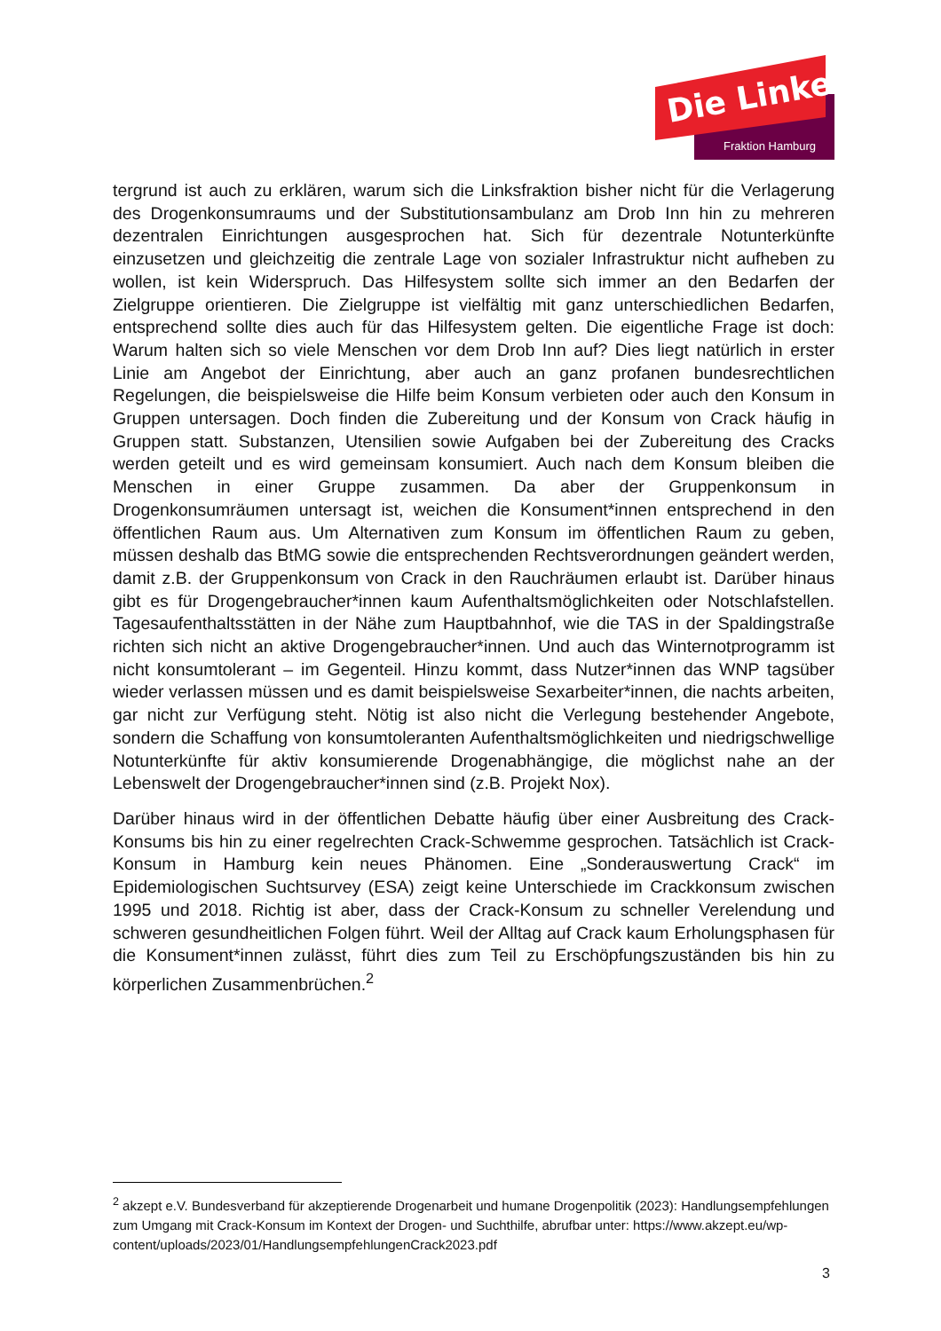Die Linke
Fraktion Hamburg
tergrund ist auch zu erklären, warum sich die Linksfraktion bisher nicht für die Verlagerung des Drogenkonsumraums und der Substitutionsambulanz am Drob Inn hin zu mehreren dezentralen Einrichtungen ausgesprochen hat. Sich für dezentrale Notunterkünfte einzusetzen und gleichzeitig die zentrale Lage von sozialer Infrastruktur nicht aufheben zu wollen, ist kein Widerspruch. Das Hilfesystem sollte sich immer an den Bedarfen der Zielgruppe orientieren. Die Zielgruppe ist vielfältig mit ganz unterschiedlichen Bedarfen, entsprechend sollte dies auch für das Hilfesystem gelten. Die eigentliche Frage ist doch: Warum halten sich so viele Menschen vor dem Drob Inn auf? Dies liegt natürlich in erster Linie am Angebot der Einrichtung, aber auch an ganz profanen bundesrechtlichen Regelungen, die beispielsweise die Hilfe beim Konsum verbieten oder auch den Konsum in Gruppen untersagen. Doch finden die Zubereitung und der Konsum von Crack häufig in Gruppen statt. Substanzen, Utensilien sowie Aufgaben bei der Zubereitung des Cracks werden geteilt und es wird gemeinsam konsumiert. Auch nach dem Konsum bleiben die Menschen in einer Gruppe zusammen. Da aber der Gruppenkonsum in Drogenkonsumräumen untersagt ist, weichen die Konsument*innen entsprechend in den öffentlichen Raum aus. Um Alternativen zum Konsum im öffentlichen Raum zu geben, müssen deshalb das BtMG sowie die entsprechenden Rechtsverordnungen geändert werden, damit z.B. der Gruppenkonsum von Crack in den Rauchräumen erlaubt ist. Darüber hinaus gibt es für Drogengebraucher*innen kaum Aufenthaltsmöglichkeiten oder Notschlafstellen. Tagesaufenthaltsstätten in der Nähe zum Hauptbahnhof, wie die TAS in der Spaldingstraße richten sich nicht an aktive Drogengebraucher*innen. Und auch das Winternotprogramm ist nicht konsumtolerant – im Gegenteil. Hinzu kommt, dass Nutzer*innen das WNP tagsüber wieder verlassen müssen und es damit beispielsweise Sexarbeiter*innen, die nachts arbeiten, gar nicht zur Verfügung steht. Nötig ist also nicht die Verlegung bestehender Angebote, sondern die Schaffung von konsumtoleranten Aufenthaltsmöglichkeiten und niedrigschwellige Notunterkünfte für aktiv konsumierende Drogenabhängige, die möglichst nahe an der Lebenswelt der Drogengebraucher*innen sind (z.B. Projekt Nox).
Darüber hinaus wird in der öffentlichen Debatte häufig über einer Ausbreitung des Crack-Konsums bis hin zu einer regelrechten Crack-Schwemme gesprochen. Tatsächlich ist Crack-Konsum in Hamburg kein neues Phänomen. Eine „Sonderauswertung Crack“ im Epidemiologischen Suchtsurvey (ESA) zeigt keine Unterschiede im Crackkonsum zwischen 1995 und 2018. Richtig ist aber, dass der Crack-Konsum zu schneller Verelendung und schweren gesundheitlichen Folgen führt. Weil der Alltag auf Crack kaum Erholungsphasen für die Konsument*innen zulässt, führt dies zum Teil zu Erschöpfungszuständen bis hin zu körperlichen Zusammenbrüchen.<sup>2</sup>
<sup>2</sup> akzept e.V. Bundesverband für akzeptierende Drogenarbeit und humane Drogenpolitik (2023): Handlungsempfehlungen zum Umgang mit Crack-Konsum im Kontext der Drogen- und Suchthilfe, abrufbar unter: https://www.akzept.eu/wp-content/uploads/2023/01/HandlungsempfehlungenCrack2023.pdf
3